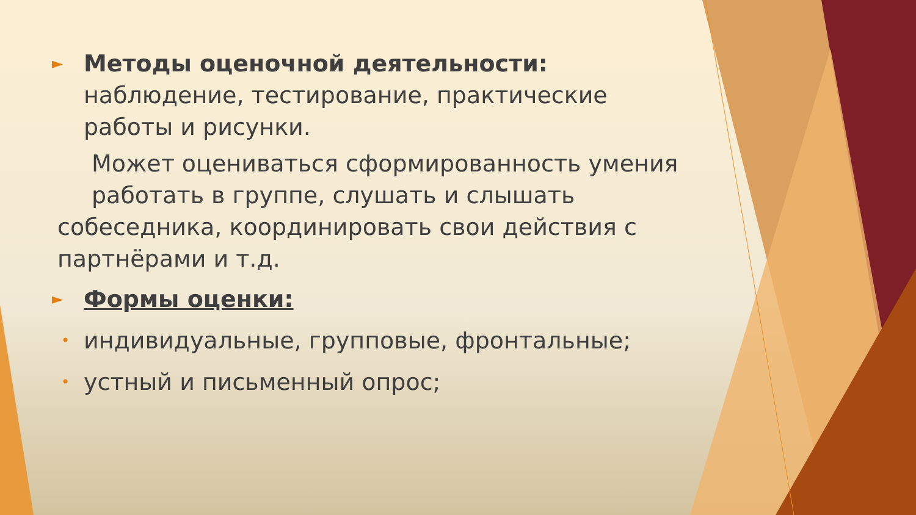►
Методы оценочной деятельности:
наблюдение, тестирование, практические
работы и рисунки.
Может оцениваться сформированность умения
работать в группе, слушать и слышать
собеседника, координировать свои действия с
партнёрами и т.д.
►
Формы оценки:
•
индивидуальные, групповые, фронтальные;
•
устный и письменный опрос;